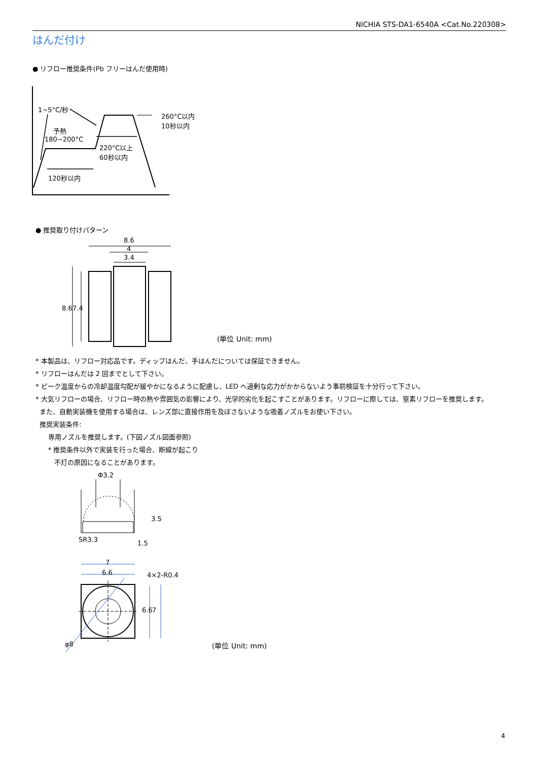NICHIA STS-DA1-6540A <Cat.No.220308>
はんだ付け
● リフロー推奨条件(Pb フリーはんだ使用時)
1~5°C/秒
260°C以内
10秒以内
予熱
180~200°C
220°C以上
60秒以内
120秒以内
● 推奨取り付けパターン
8.6
4
3.4
8.6 7.4
(単位 Unit: mm)
* 本製品は、リフロー対応品です。ディップはんだ、手はんだについては保証できません。
* リフローはんだは 2 回までとして下さい。
* ピーク温度からの冷却温度勾配が緩やかになるように配慮し、LED へ過剰な応力がかからないよう事前検証を十分行って下さい。
* 大気リフローの場合、リフロー時の熱や雰囲気の影響により、光学的劣化を起こすことがあります。リフローに際しては、窒素リフローを推奨します。
また、自動実装機を使用する場合は、レンズ部に直接作用を及ぼさないような吸着ノズルをお使い下さい。
推奨実装条件:
専用ノズルを推奨します。(下図ノズル図面参照)
* 推奨条件以外で実装を行った場合、断線が起こり
不灯の原因になることがあります。
Φ3.2
SR3.3
3.5
1.5
7
6.6 4×2-R0.4
6.6 7
φ8 (単位 Unit: mm)
4